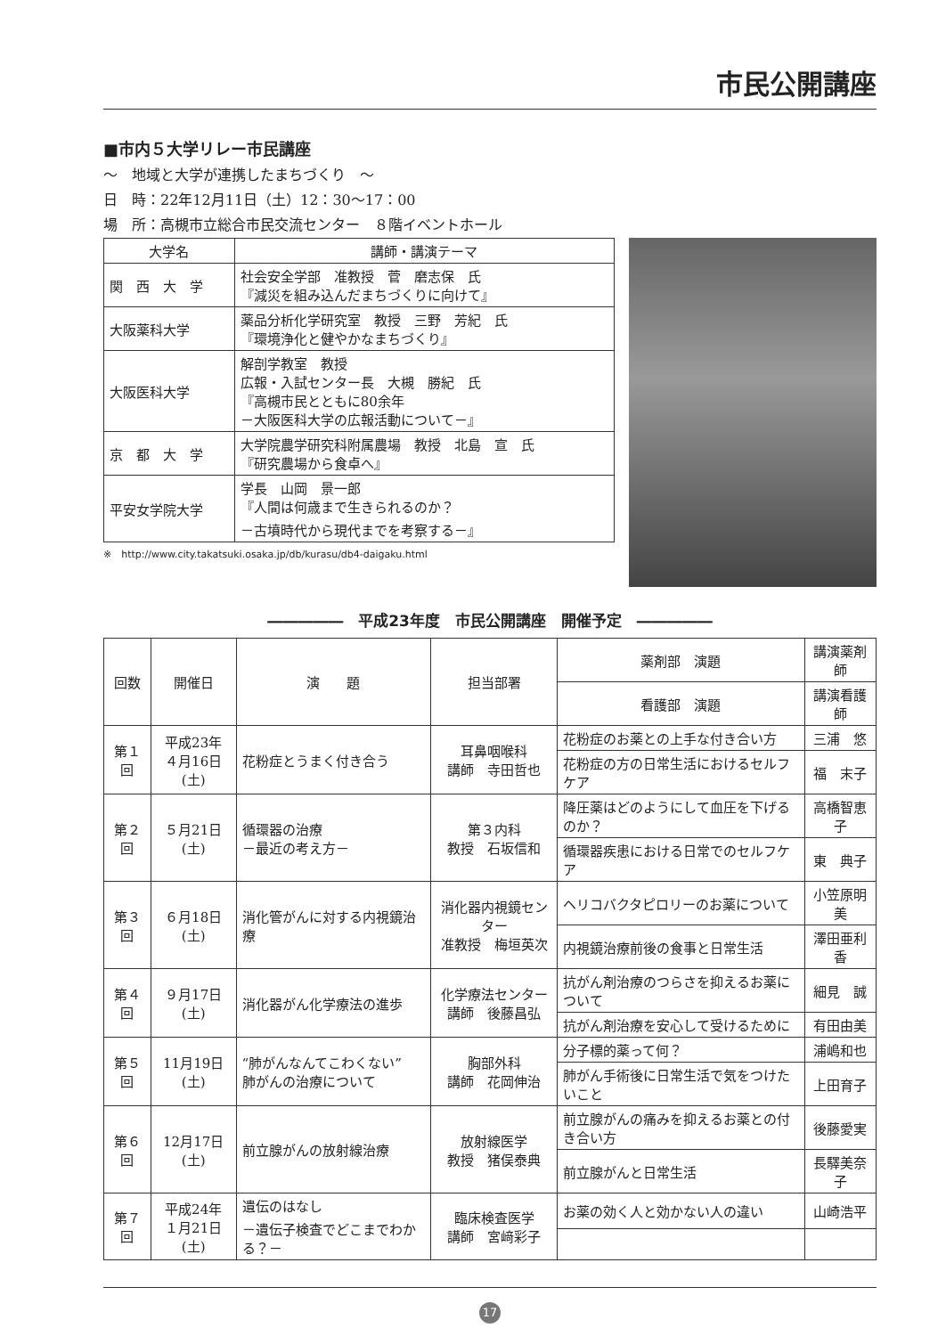市民公開講座
■市内５大学リレー市民講座
～　地域と大学が連携したまちづくり　～
日　時：22年12月11日（土）12：30～17：00
場　所：高槻市立総合市民交流センター　８階イベントホール
| 大学名 | 講師・講演テーマ |
| --- | --- |
| 関 西 大 学 | 社会安全学部 准教授 菅 磨志保 氏 『減災を組み込んだまちづくりに向けて』 |
| 大阪薬科大学 | 薬品分析化学研究室 教授 三野 芳紀 氏 『環境浄化と健やかなまちづくり』 |
| 大阪医科大学 | 解剖学教室 教授 広報・入試センター長 大槻 勝紀 氏 『高槻市民とともに80余年 －大阪医科大学の広報活動について－』 |
| 京 都 大 学 | 大学院農学研究科附属農場 教授 北島 宣 氏 『研究農場から食卓へ』 |
| 平安女学院大学 | 学長 山岡 景一郎 『人間は何歳まで生きられるのか？ －古墳時代から現代までを考察する－』 |
※　http://www.city.takatsuki.osaka.jp/db/kurasu/db4-daigaku.html
―――――　平成23年度　市民公開講座　開催予定　―――――
| 回数 | 開催日 | 演 題 | 担当部署 | 薬剤部 演題 | 講演薬剤師 |
| --- | --- | --- | --- | --- | --- |
| | | | | 看護部 演題 | 講演看護師 |
| 第１回 | 平成23年 ４月16日(土) | 花粉症とうまく付き合う | 耳鼻咽喉科 講師 寺田哲也 | 花粉症のお薬との上手な付き合い方 | 三浦 悠 |
| | | | | 花粉症の方の日常生活におけるセルフケア | 福 末子 |
| 第２回 | ５月21日(土) | 循環器の治療 －最近の考え方－ | 第３内科 教授 石坂信和 | 降圧薬はどのようにして血圧を下げるのか？ | 高橋智恵子 |
| | | | | 循環器疾患における日常でのセルフケア | 東 典子 |
| 第３回 | ６月18日(土) | 消化管がんに対する内視鏡治療 | 消化器内視鏡センター 准教授 梅垣英次 | ヘリコバクタピロリーのお薬について | 小笠原明美 |
| | | | | 内視鏡治療前後の食事と日常生活 | 澤田亜利香 |
| 第４回 | ９月17日(土) | 消化器がん化学療法の進歩 | 化学療法センター 講師 後藤昌弘 | 抗がん剤治療のつらさを抑えるお薬について | 細見 誠 |
| | | | | 抗がん剤治療を安心して受けるために | 有田由美 |
| 第５回 | 11月19日(土) | “肺がんなんてこわくない” 肺がんの治療について | 胸部外科 講師 花岡伸治 | 分子標的薬って何？ | 浦嶋和也 |
| | | | | 肺がん手術後に日常生活で気をつけたいこと | 上田育子 |
| 第６回 | 12月17日(土) | 前立腺がんの放射線治療 | 放射線医学 教授 猪俣泰典 | 前立腺がんの痛みを抑えるお薬との付き合い方 | 後藤愛実 |
| | | | | 前立腺がんと日常生活 | 長驛美奈子 |
| 第７回 | 平成24年 １月21日(土) | 遺伝のはなし －遺伝子検査でどこまでわかる？－ | 臨床検査医学 講師 宮﨑彩子 | お薬の効く人と効かない人の違い | 山崎浩平 |
17